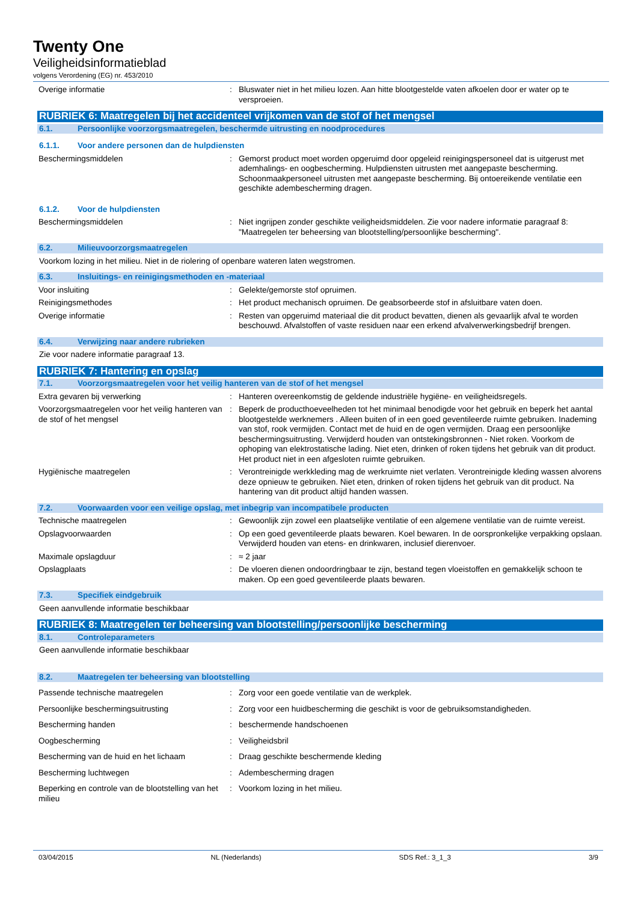Twenty One
Veiligheidsinformatieblad
volgens Verordening (EG) nr. 453/2010
Overige informatie : Bluswater niet in het milieu lozen. Aan hitte blootgestelde vaten afkoelen door er water op te versproeien.
RUBRIEK 6: Maatregelen bij het accidenteel vrijkomen van de stof of het mengsel
6.1. Persoonlijke voorzorgsmaatregelen, beschermde uitrusting en noodprocedures
6.1.1. Voor andere personen dan de hulpdiensten
Beschermingsmiddelen : Gemorst product moet worden opgeruimd door opgeleid reinigingspersoneel dat is uitgerust met ademhalings- en oogbescherming. Hulpdiensten uitrusten met aangepaste bescherming. Schoonmaakpersoneel uitrusten met aangepaste bescherming. Bij ontoereikende ventilatie een geschikte adembescherming dragen.
6.1.2. Voor de hulpdiensten
Beschermingsmiddelen : Niet ingrijpen zonder geschikte veiligheidsmiddelen. Zie voor nadere informatie paragraaf 8: "Maatregelen ter beheersing van blootstelling/persoonlijke bescherming".
6.2. Milieuvoorzorgsmaatregelen
Voorkom lozing in het milieu. Niet in de riolering of openbare wateren laten wegstromen.
6.3. Insluitings- en reinigingsmethoden en -materiaal
Voor insluiting : Gelekte/gemorste stof opruimen.
Reinigingsmethodes : Het product mechanisch opruimen. De geabsorbeerde stof in afsluitbare vaten doen.
Overige informatie : Resten van opgeruimd materiaal die dit product bevatten, dienen als gevaarlijk afval te worden beschouwd. Afvalstoffen of vaste residuen naar een erkend afvalverwerkingsbedrijf brengen.
6.4. Verwijzing naar andere rubrieken
Zie voor nadere informatie paragraaf 13.
RUBRIEK 7: Hantering en opslag
7.1. Voorzorgsmaatregelen voor het veilig hanteren van de stof of het mengsel
Extra gevaren bij verwerking : Hanteren overeenkomstig de geldende industriële hygiëne- en veiligheidsregels.
Voorzorgsmaatregelen voor het veilig hanteren van de stof of het mengsel
: Beperk de producthoeveelheden tot het minimaal benodigde voor het gebruik en beperk het aantal blootgestelde werknemers . Alleen buiten of in een goed geventileerde ruimte gebruiken. Inademing van stof, rook vermijden. Contact met de huid en de ogen vermijden. Draag een persoonlijke beschermingsuitrusting. Verwijderd houden van ontstekingsbronnen - Niet roken. Voorkom de ophoping van elektrostatische lading. Niet eten, drinken of roken tijdens het gebruik van dit product. Het product niet in een afgesloten ruimte gebruiken.
Hygiënische maatregelen : Verontreinigde werkkleding mag de werkruimte niet verlaten. Verontreinigde kleding wassen alvorens deze opnieuw te gebruiken. Niet eten, drinken of roken tijdens het gebruik van dit product. Na hantering van dit product altijd handen wassen.
7.2. Voorwaarden voor een veilige opslag, met inbegrip van incompatibele producten
Technische maatregelen : Gewoonlijk zijn zowel een plaatselijke ventilatie of een algemene ventilatie van de ruimte vereist.
Opslagvoorwaarden : Op een goed geventileerde plaats bewaren. Koel bewaren. In de oorspronkelijke verpakking opslaan. Verwijderd houden van etens- en drinkwaren, inclusief dierenvoer.
Maximale opslagduur : ≈ 2 jaar
Opslagplaats : De vloeren dienen ondoordringbaar te zijn, bestand tegen vloeistoffen en gemakkelijk schoon te maken. Op een goed geventileerde plaats bewaren.
7.3. Specifiek eindgebruik
Geen aanvullende informatie beschikbaar
RUBRIEK 8: Maatregelen ter beheersing van blootstelling/persoonlijke bescherming
8.1. Controleparameters
Geen aanvullende informatie beschikbaar
8.2. Maatregelen ter beheersing van blootstelling
Passende technische maatregelen : Zorg voor een goede ventilatie van de werkplek.
Persoonlijke beschermingsuitrusting : Zorg voor een huidbescherming die geschikt is voor de gebruiksomstandigheden.
Bescherming handen : beschermende handschoenen
Oogbescherming : Veiligheidsbril
Bescherming van de huid en het lichaam : Draag geschikte beschermende kleding
Bescherming luchtwegen : Adembescherming dragen
Beperking en controle van de blootstelling van het milieu
: Voorkom lozing in het milieu.
03/04/2015 NL (Nederlands) SDS Ref.: 3_1_3 3/9